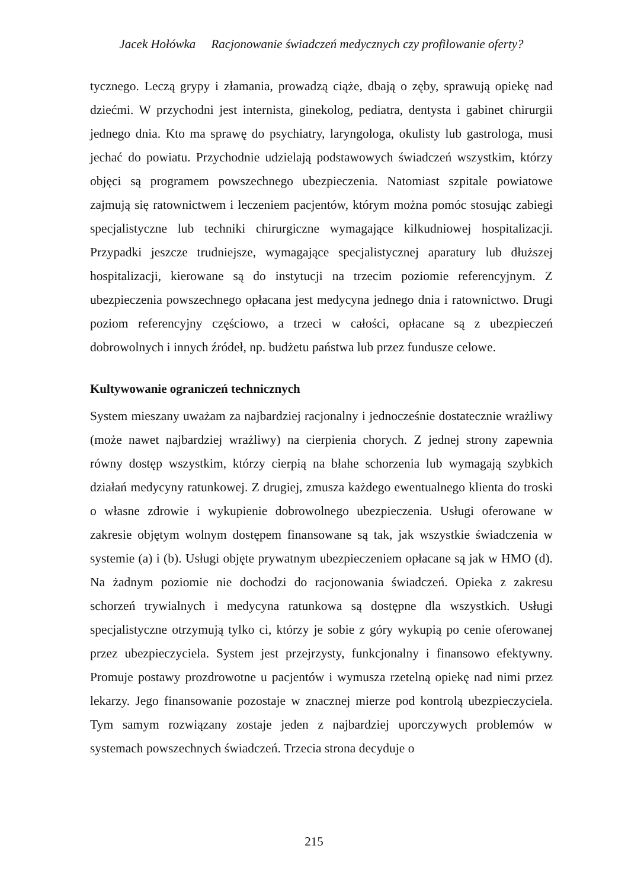Jacek Hołówka Racjonowanie świadczeń medycznych czy profilowanie oferty?
tycznego. Leczą grypy i złamania, prowadzą ciąże, dbają o zęby, sprawują opiekę nad dziećmi. W przychodni jest internista, ginekolog, pediatra, dentysta i gabinet chirurgii jednego dnia. Kto ma sprawę do psychiatry, laryngologa, okulisty lub gastrologa, musi jechać do powiatu. Przychodnie udzielają podstawowych świadczeń wszystkim, którzy objęci są programem powszechnego ubezpieczenia. Natomiast szpitale powiatowe zajmują się ratownictwem i leczeniem pacjentów, którym można pomóc stosując zabiegi specjalistyczne lub techniki chirurgiczne wymagające kilkudniowej hospitalizacji. Przypadki jeszcze trudniejsze, wymagające specjalistycznej aparatury lub dłuższej hospitalizacji, kierowane są do instytucji na trzecim poziomie referencyjnym. Z ubezpieczenia powszechnego opłacana jest medycyna jednego dnia i ratownictwo. Drugi poziom referencyjny częściowo, a trzeci w całości, opłacane są z ubezpieczeń dobrowolnych i innych źródeł, np. budżetu państwa lub przez fundusze celowe.
Kultywowanie ograniczeń technicznych
System mieszany uważam za najbardziej racjonalny i jednocześnie dostatecznie wrażliwy (może nawet najbardziej wrażliwy) na cierpienia chorych. Z jednej strony zapewnia równy dostęp wszystkim, którzy cierpią na błahe schorzenia lub wymagają szybkich działań medycyny ratunkowej. Z drugiej, zmusza każdego ewentualnego klienta do troski o własne zdrowie i wykupienie dobrowolnego ubezpieczenia. Usługi oferowane w zakresie objętym wolnym dostępem finansowane są tak, jak wszystkie świadczenia w systemie (a) i (b). Usługi objęte prywatnym ubezpieczeniem opłacane są jak w HMO (d). Na żadnym poziomie nie dochodzi do racjonowania świadczeń. Opieka z zakresu schorzeń trywialnych i medycyna ratunkowa są dostępne dla wszystkich. Usługi specjalistyczne otrzymują tylko ci, którzy je sobie z góry wykupią po cenie oferowanej przez ubezpieczyciela. System jest przejrzysty, funkcjonalny i finansowo efektywny. Promuje postawy prozdrowotne u pacjentów i wymusza rzetelną opiekę nad nimi przez lekarzy. Jego finansowanie pozostaje w znacznej mierze pod kontrolą ubezpieczyciela. Tym samym rozwiązany zostaje jeden z najbardziej uporczywych problemów w systemach powszechnych świadczeń. Trzecia strona decyduje o
215